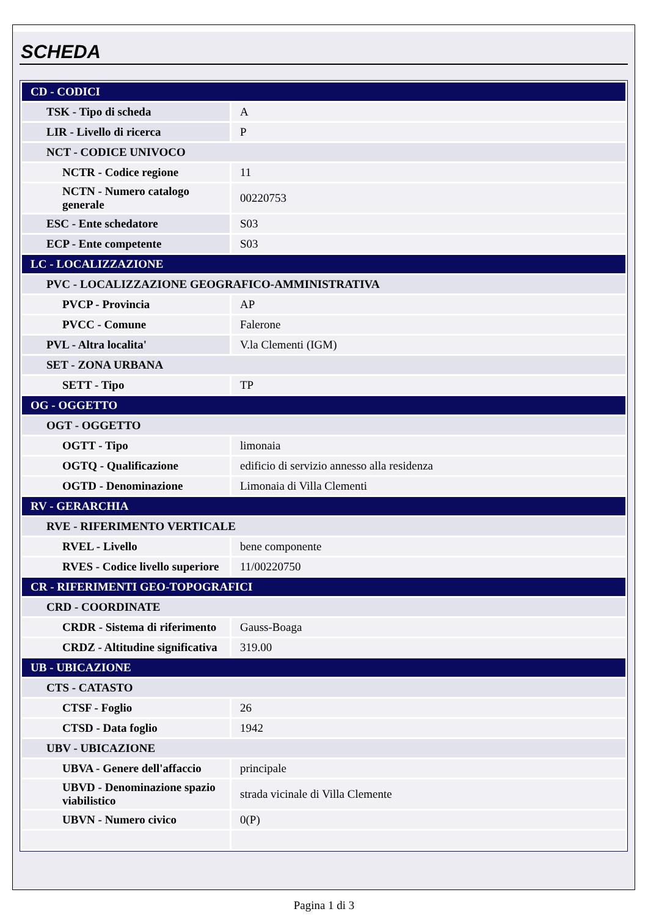SCHEDA
| CD - CODICI | |
| TSK - Tipo di scheda | A |
| LIR - Livello di ricerca | P |
| NCT - CODICE UNIVOCO | |
| NCTR - Codice regione | 11 |
| NCTN - Numero catalogo generale | 00220753 |
| ESC - Ente schedatore | S03 |
| ECP - Ente competente | S03 |
| LC - LOCALIZZAZIONE | |
| PVC - LOCALIZZAZIONE GEOGRAFICO-AMMINISTRATIVA | |
| PVCP - Provincia | AP |
| PVCC - Comune | Falerone |
| PVL - Altra localita' | V.la Clementi (IGM) |
| SET - ZONA URBANA | |
| SETT - Tipo | TP |
| OG - OGGETTO | |
| OGT - OGGETTO | |
| OGTT - Tipo | limonaia |
| OGTQ - Qualificazione | edificio di servizio annesso alla residenza |
| OGTD - Denominazione | Limonaia di Villa Clementi |
| RV - GERARCHIA | |
| RVE - RIFERIMENTO VERTICALE | |
| RVEL - Livello | bene componente |
| RVES - Codice livello superiore | 11/00220750 |
| CR - RIFERIMENTI GEO-TOPOGRAFICI | |
| CRD - COORDINATE | |
| CRDR - Sistema di riferimento | Gauss-Boaga |
| CRDZ - Altitudine significativa | 319.00 |
| UB - UBICAZIONE | |
| CTS - CATASTO | |
| CTSF - Foglio | 26 |
| CTSD - Data foglio | 1942 |
| UBV - UBICAZIONE | |
| UBVA - Genere dell'affaccio | principale |
| UBVD - Denominazione spazio viabilistico | strada vicinale di Villa Clemente |
| UBVN - Numero civico | 0(P) |
Pagina 1 di 3